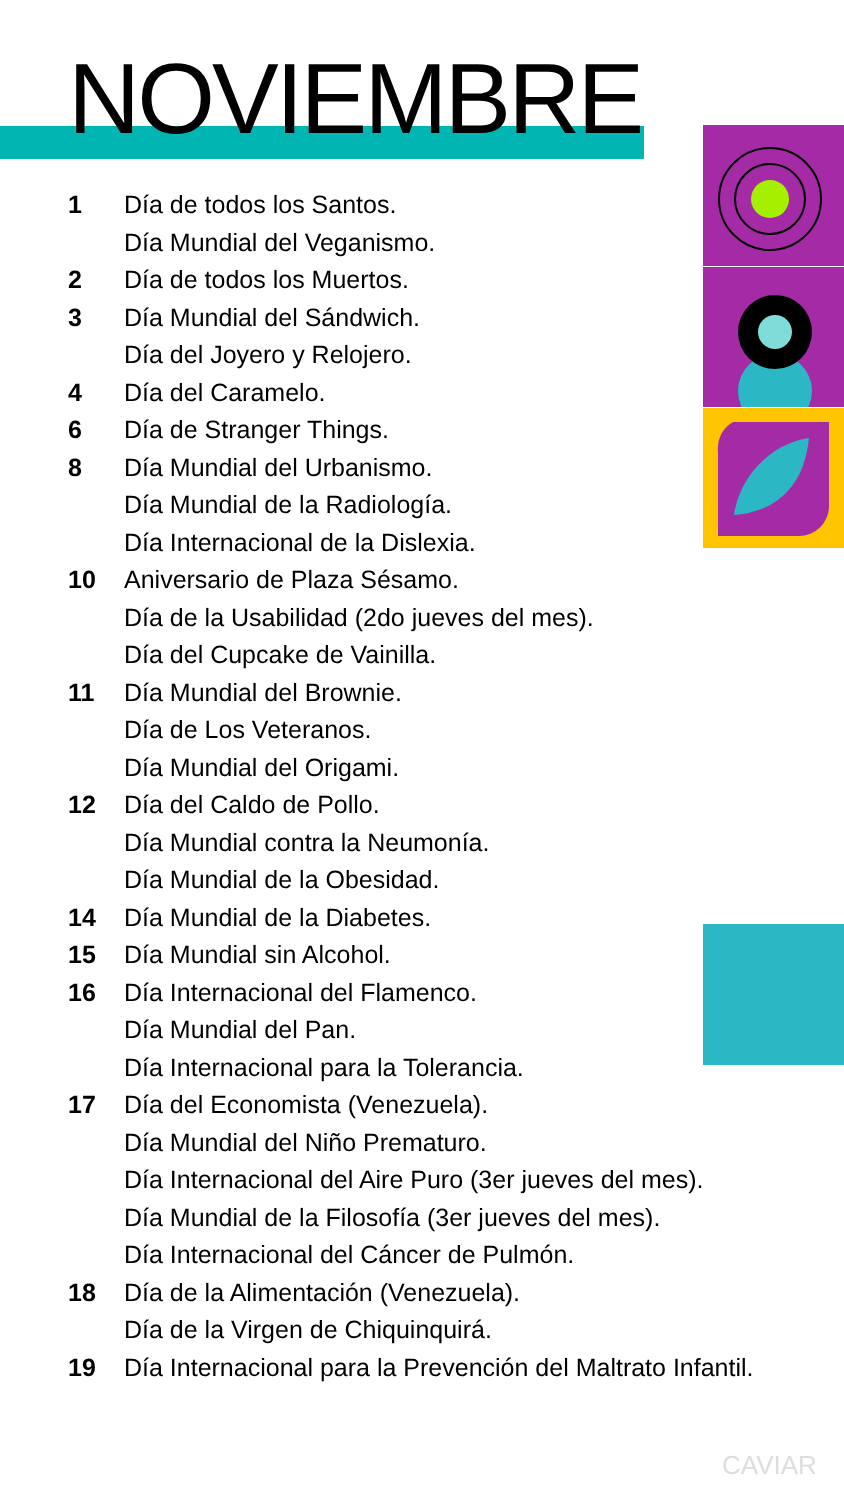NOVIEMBRE
1 Día de todos los Santos.
Día Mundial del Veganismo.
2 Día de todos los Muertos.
3 Día Mundial del Sándwich.
Día del Joyero y Relojero.
4 Día del Caramelo.
6 Día de Stranger Things.
8 Día Mundial del Urbanismo.
Día Mundial de la Radiología.
Día Internacional de la Dislexia.
10 Aniversario de Plaza Sésamo.
Día de la Usabilidad (2do jueves del mes).
Día del Cupcake de Vainilla.
11 Día Mundial del Brownie.
Día de Los Veteranos.
Día Mundial del Origami.
12 Día del Caldo de Pollo.
Día Mundial contra la Neumonía.
Día Mundial de la Obesidad.
14 Día Mundial de la Diabetes.
15 Día Mundial sin Alcohol.
16 Día Internacional del Flamenco.
Día Mundial del Pan.
Día Internacional para la Tolerancia.
17 Día del Economista (Venezuela).
Día Mundial del Niño Prematuro.
Día Internacional del Aire Puro (3er jueves del mes).
Día Mundial de la Filosofía (3er jueves del mes).
Día Internacional del Cáncer de Pulmón.
18 Día de la Alimentación (Venezuela).
Día de la Virgen de Chiquinquirá.
19 Día Internacional para la Prevención del Maltrato Infantil.
CAVIAR